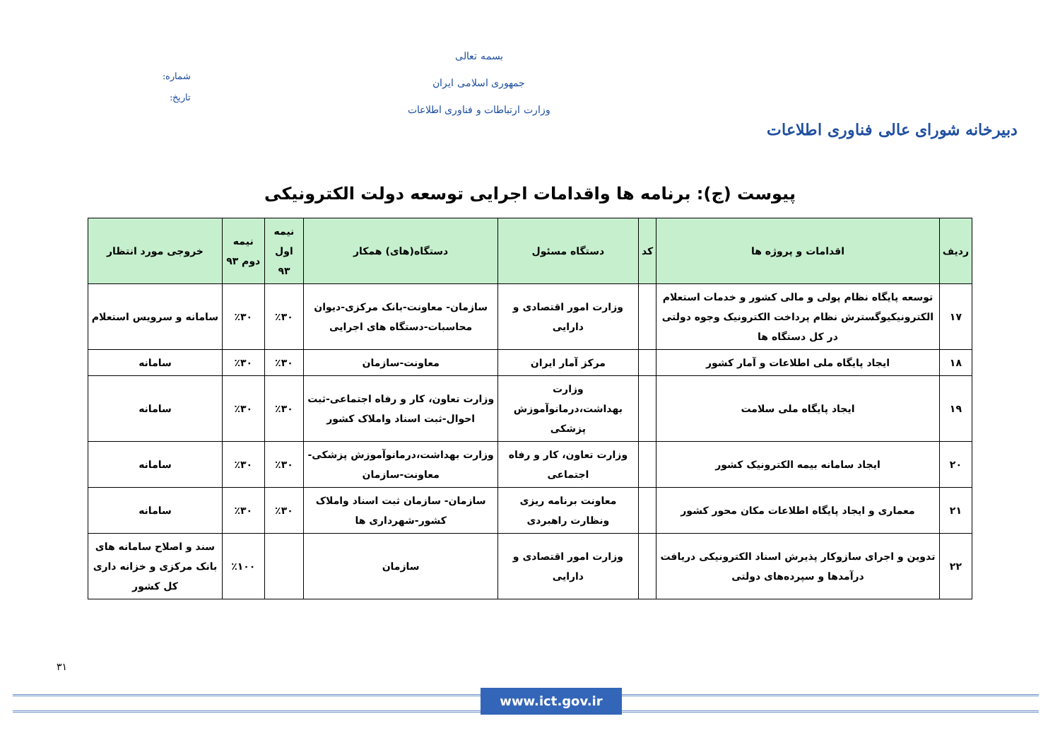دبیرخانه شورای عالی فناوری اطلاعات
بسمه تعالی
جمهوری اسلامی ایران
وزارت ارتباطات و فناوری اطلاعات
شماره:
تاریخ:
پیوست (ج): برنامه ها واقدامات اجرایی توسعه دولت الکترونیکی
| ردیف | اقدامات و پروژه ها | کد | دستگاه مسئول | دستگاه(های) همکار | نیمه اول ۹۳ | نیمه دوم ۹۳ | خروجی مورد انتظار |
| --- | --- | --- | --- | --- | --- | --- | --- |
| ۱۷ | توسعه پایگاه نظام پولی و مالی کشور و خدمات استعلام الکترونیکیوگسترش نظام پرداخت الکترونیک وجوه دولتی در کل دستگاه ها | | وزارت امور اقتصادی و دارایی | سازمان- معاونت-بانک مرکزی-دیوان محاسبات-دستگاه های اجرایی | ٪۳۰ | ٪۳۰ | سامانه و سرویس استعلام |
| ۱۸ | ایجاد پایگاه ملی اطلاعات و آمار کشور | | مرکز آمار ایران | معاونت-سازمان | ٪۳۰ | ٪۳۰ | سامانه |
| ۱۹ | ایجاد پایگاه ملی سلامت | | وزارت بهداشت،درمانوآموزش پزشکی | وزارت تعاون، کار و رفاه اجتماعی-ثبت احوال-ثبت اسناد واملاک کشور | ٪۳۰ | ٪۳۰ | سامانه |
| ۲۰ | ایجاد سامانه بیمه الکترونیک کشور | | وزارت تعاون، کار و رفاه اجتماعی | وزارت بهداشت،درمانوآموزش پزشکی-معاونت-سازمان | ٪۳۰ | ٪۳۰ | سامانه |
| ۲۱ | معماری و ایجاد پایگاه اطلاعات مکان محور کشور | | معاونت برنامه ریزی ونظارت راهبردی | سازمان- سازمان ثبت اسناد واملاک کشور-شهرداری ها | ٪۳۰ | ٪۳۰ | سامانه |
| ۲۲ | تدوین و اجرای سازوکار پذیرش اسناد الکترونیکی دریافت درآمدها و سپرده‌های دولتی | | وزارت امور اقتصادی و دارایی | سازمان | | ٪۱۰۰ | سند و اصلاح سامانه های بانک مرکزی و خزانه داری کل کشور |
۳۱
www.ict.gov.ir